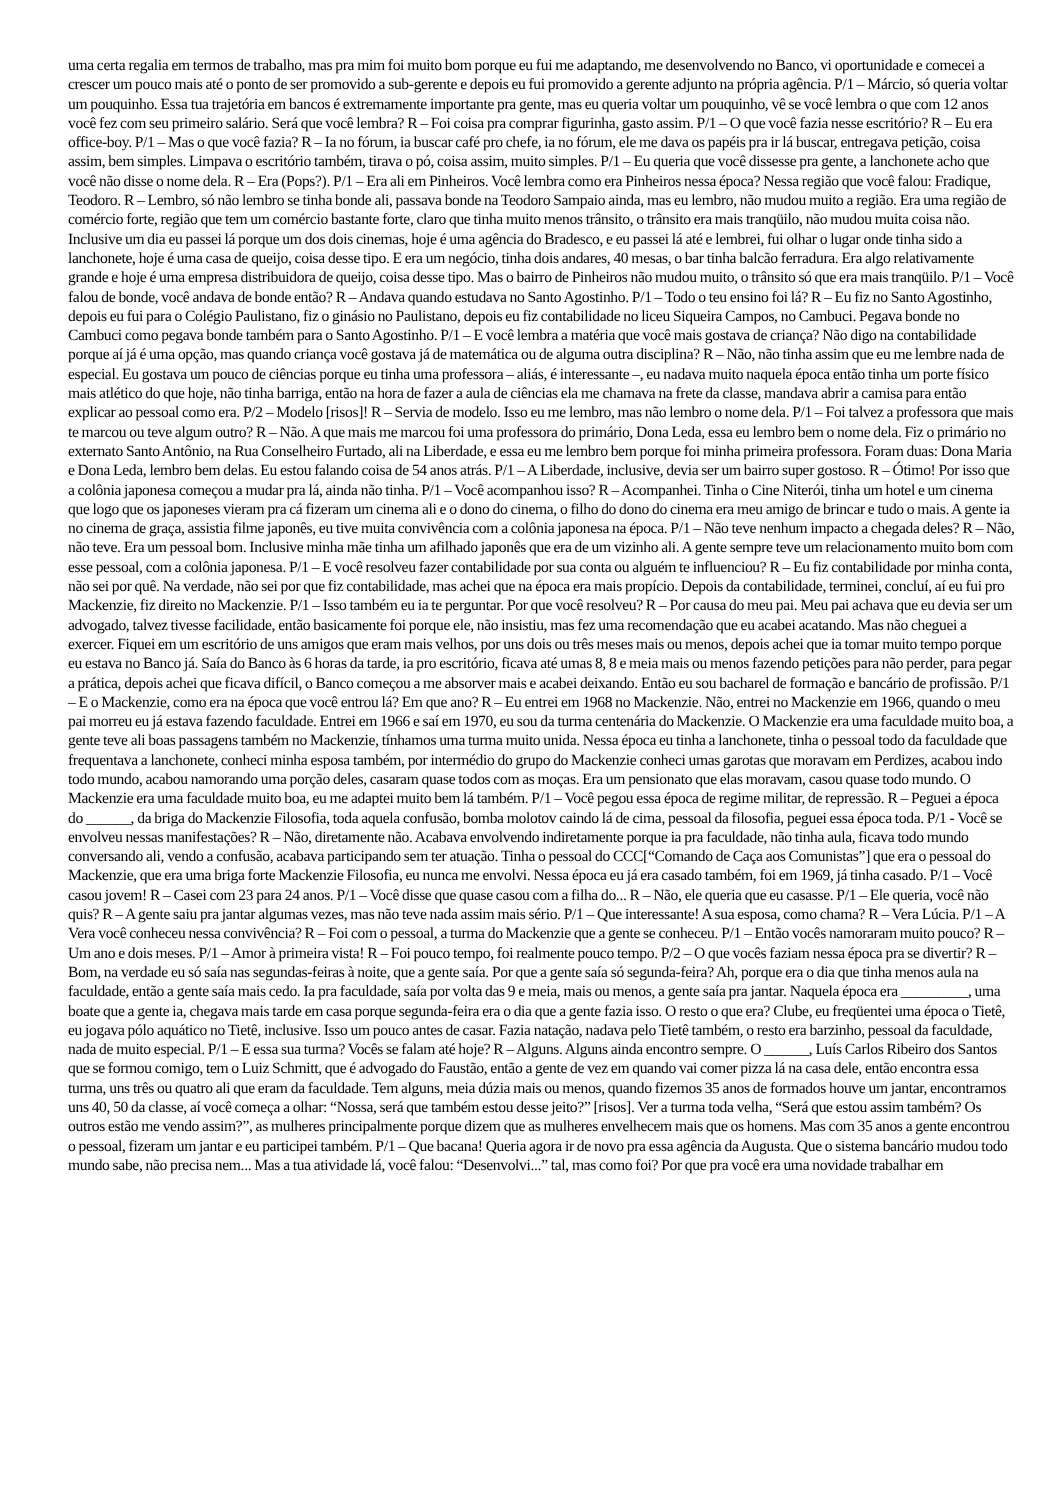uma certa regalia em termos de trabalho, mas pra mim foi muito bom porque eu fui me adaptando, me desenvolvendo no Banco, vi oportunidade e comecei a crescer um pouco mais até o ponto de ser promovido a sub-gerente e depois eu fui promovido a gerente adjunto na própria agência. P/1 – Márcio, só queria voltar um pouquinho. Essa tua trajetória em bancos é extremamente importante pra gente, mas eu queria voltar um pouquinho, vê se você lembra o que com 12 anos você fez com seu primeiro salário. Será que você lembra? R – Foi coisa pra comprar figurinha, gasto assim. P/1 – O que você fazia nesse escritório? R – Eu era office-boy. P/1 – Mas o que você fazia? R – Ia no fórum, ia buscar café pro chefe, ia no fórum, ele me dava os papéis pra ir lá buscar, entregava petição, coisa assim, bem simples. Limpava o escritório também, tirava o pó, coisa assim, muito simples. P/1 – Eu queria que você dissesse pra gente, a lanchonete acho que você não disse o nome dela. R – Era (Pops?). P/1 – Era ali em Pinheiros. Você lembra como era Pinheiros nessa época? Nessa região que você falou: Fradique, Teodoro. R – Lembro, só não lembro se tinha bonde ali, passava bonde na Teodoro Sampaio ainda, mas eu lembro, não mudou muito a região. Era uma região de comércio forte, região que tem um comércio bastante forte, claro que tinha muito menos trânsito, o trânsito era mais tranqüilo, não mudou muita coisa não. Inclusive um dia eu passei lá porque um dos dois cinemas, hoje é uma agência do Bradesco, e eu passei lá até e lembrei, fui olhar o lugar onde tinha sido a lanchonete, hoje é uma casa de queijo, coisa desse tipo. E era um negócio, tinha dois andares, 40 mesas, o bar tinha balcão ferradura. Era algo relativamente grande e hoje é uma empresa distribuidora de queijo, coisa desse tipo. Mas o bairro de Pinheiros não mudou muito, o trânsito só que era mais tranqüilo. P/1 – Você falou de bonde, você andava de bonde então? R – Andava quando estudava no Santo Agostinho. P/1 – Todo o teu ensino foi lá? R – Eu fiz no Santo Agostinho, depois eu fui para o Colégio Paulistano, fiz o ginásio no Paulistano, depois eu fiz contabilidade no liceu Siqueira Campos, no Cambuci. Pegava bonde no Cambuci como pegava bonde também para o Santo Agostinho. P/1 – E você lembra a matéria que você mais gostava de criança? Não digo na contabilidade porque aí já é uma opção, mas quando criança você gostava já de matemática ou de alguma outra disciplina? R – Não, não tinha assim que eu me lembre nada de especial. Eu gostava um pouco de ciências porque eu tinha uma professora – aliás, é interessante –, eu nadava muito naquela época então tinha um porte físico mais atlético do que hoje, não tinha barriga, então na hora de fazer a aula de ciências ela me chamava na frete da classe, mandava abrir a camisa para então explicar ao pessoal como era. P/2 – Modelo [risos]! R – Servia de modelo. Isso eu me lembro, mas não lembro o nome dela. P/1 – Foi talvez a professora que mais te marcou ou teve algum outro? R – Não. A que mais me marcou foi uma professora do primário, Dona Leda, essa eu lembro bem o nome dela. Fiz o primário no externato Santo Antônio, na Rua Conselheiro Furtado, ali na Liberdade, e essa eu me lembro bem porque foi minha primeira professora. Foram duas: Dona Maria e Dona Leda, lembro bem delas. Eu estou falando coisa de 54 anos atrás. P/1 – A Liberdade, inclusive, devia ser um bairro super gostoso. R – Ótimo! Por isso que a colônia japonesa começou a mudar pra lá, ainda não tinha. P/1 – Você acompanhou isso? R – Acompanhei. Tinha o Cine Niterói, tinha um hotel e um cinema que logo que os japoneses vieram pra cá fizeram um cinema ali e o dono do cinema, o filho do dono do cinema era meu amigo de brincar e tudo o mais. A gente ia no cinema de graça, assistia filme japonês, eu tive muita convivência com a colônia japonesa na época. P/1 – Não teve nenhum impacto a chegada deles? R – Não, não teve. Era um pessoal bom. Inclusive minha mãe tinha um afilhado japonês que era de um vizinho ali. A gente sempre teve um relacionamento muito bom com esse pessoal, com a colônia japonesa. P/1 – E você resolveu fazer contabilidade por sua conta ou alguém te influenciou? R – Eu fiz contabilidade por minha conta, não sei por quê. Na verdade, não sei por que fiz contabilidade, mas achei que na época era mais propício. Depois da contabilidade, terminei, concluí, aí eu fui pro Mackenzie, fiz direito no Mackenzie. P/1 – Isso também eu ia te perguntar. Por que você resolveu? R – Por causa do meu pai. Meu pai achava que eu devia ser um advogado, talvez tivesse facilidade, então basicamente foi porque ele, não insistiu, mas fez uma recomendação que eu acabei acatando. Mas não cheguei a exercer. Fiquei em um escritório de uns amigos que eram mais velhos, por uns dois ou três meses mais ou menos, depois achei que ia tomar muito tempo porque eu estava no Banco já. Saía do Banco às 6 horas da tarde, ia pro escritório, ficava até umas 8, 8 e meia mais ou menos fazendo petições para não perder, para pegar a prática, depois achei que ficava difícil, o Banco começou a me absorver mais e acabei deixando. Então eu sou bacharel de formação e bancário de profissão. P/1 – E o Mackenzie, como era na época que você entrou lá? Em que ano? R – Eu entrei em 1968 no Mackenzie. Não, entrei no Mackenzie em 1966, quando o meu pai morreu eu já estava fazendo faculdade. Entrei em 1966 e saí em 1970, eu sou da turma centenária do Mackenzie. O Mackenzie era uma faculdade muito boa, a gente teve ali boas passagens também no Mackenzie, tínhamos uma turma muito unida. Nessa época eu tinha a lanchonete, tinha o pessoal todo da faculdade que frequentava a lanchonete, conheci minha esposa também, por intermédio do grupo do Mackenzie conheci umas garotas que moravam em Perdizes, acabou indo todo mundo, acabou namorando uma porção deles, casaram quase todos com as moças. Era um pensionato que elas moravam, casou quase todo mundo. O Mackenzie era uma faculdade muito boa, eu me adaptei muito bem lá também. P/1 – Você pegou essa época de regime militar, de repressão. R – Peguei a época do ______, da briga do Mackenzie Filosofia, toda aquela confusão, bomba molotov caindo lá de cima, pessoal da filosofia, peguei essa época toda. P/1 - Você se envolveu nessas manifestações? R – Não, diretamente não. Acabava envolvendo indiretamente porque ia pra faculdade, não tinha aula, ficava todo mundo conversando ali, vendo a confusão, acabava participando sem ter atuação. Tinha o pessoal do CCC[“Comando de Caça aos Comunistas”] que era o pessoal do Mackenzie, que era uma briga forte Mackenzie Filosofia, eu nunca me envolvi. Nessa época eu já era casado também, foi em 1969, já tinha casado. P/1 – Você casou jovem! R – Casei com 23 para 24 anos. P/1 – Você disse que quase casou com a filha do... R – Não, ele queria que eu casasse. P/1 – Ele queria, você não quis? R – A gente saiu pra jantar algumas vezes, mas não teve nada assim mais sério. P/1 – Que interessante! A sua esposa, como chama? R – Vera Lúcia. P/1 – A Vera você conheceu nessa convivência? R – Foi com o pessoal, a turma do Mackenzie que a gente se conheceu. P/1 – Então vocês namoraram muito pouco? R – Um ano e dois meses. P/1 – Amor à primeira vista! R – Foi pouco tempo, foi realmente pouco tempo. P/2 – O que vocês faziam nessa época pra se divertir? R – Bom, na verdade eu só saía nas segundas-feiras à noite, que a gente saía. Por que a gente saía só segunda-feira? Ah, porque era o dia que tinha menos aula na faculdade, então a gente saía mais cedo. Ia pra faculdade, saía por volta das 9 e meia, mais ou menos, a gente saía pra jantar. Naquela época era _________, uma boate que a gente ia, chegava mais tarde em casa porque segunda-feira era o dia que a gente fazia isso. O resto o que era? Clube, eu freqüentei uma época o Tietê, eu jogava pólo aquático no Tietê, inclusive. Isso um pouco antes de casar. Fazia natação, nadava pelo Tietê também, o resto era barzinho, pessoal da faculdade, nada de muito especial. P/1 – E essa sua turma? Vocês se falam até hoje? R – Alguns. Alguns ainda encontro sempre. O ______, Luís Carlos Ribeiro dos Santos que se formou comigo, tem o Luiz Schmitt, que é advogado do Faustão, então a gente de vez em quando vai comer pizza lá na casa dele, então encontra essa turma, uns três ou quatro ali que eram da faculdade. Tem alguns, meia dúzia mais ou menos, quando fizemos 35 anos de formados houve um jantar, encontramos uns 40, 50 da classe, aí você começa a olhar: “Nossa, será que também estou desse jeito?” [risos]. Ver a turma toda velha, “Será que estou assim também? Os outros estão me vendo assim?”, as mulheres principalmente porque dizem que as mulheres envelhecem mais que os homens. Mas com 35 anos a gente encontrou o pessoal, fizeram um jantar e eu participei também. P/1 – Que bacana! Queria agora ir de novo pra essa agência da Augusta. Que o sistema bancário mudou todo mundo sabe, não precisa nem... Mas a tua atividade lá, você falou: “Desenvolvi...” tal, mas como foi? Por que pra você era uma novidade trabalhar em